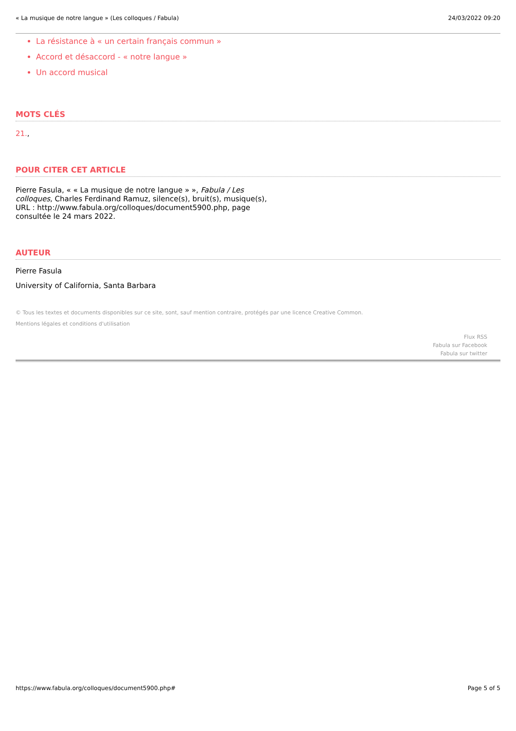« La musique de notre langue » (Les colloques / Fabula) 24/03/2022 09:20
La résistance à « un certain français commun »
Accord et désaccord - « notre langue »
Un accord musical
MOTS CLÉS
21.,
POUR CITER CET ARTICLE
Pierre Fasula, « « La musique de notre langue » », Fabula / Les colloques, Charles Ferdinand Ramuz, silence(s), bruit(s), musique(s), URL : http://www.fabula.org/colloques/document5900.php, page consultée le 24 mars 2022.
AUTEUR
Pierre Fasula
University of California, Santa Barbara
© Tous les textes et documents disponibles sur ce site, sont, sauf mention contraire, protégés par une licence Creative Common.
Mentions légales et conditions d'utilisation
Flux RSS
Fabula sur Facebook
Fabula sur twitter
https://www.fabula.org/colloques/document5900.php# Page 5 of 5